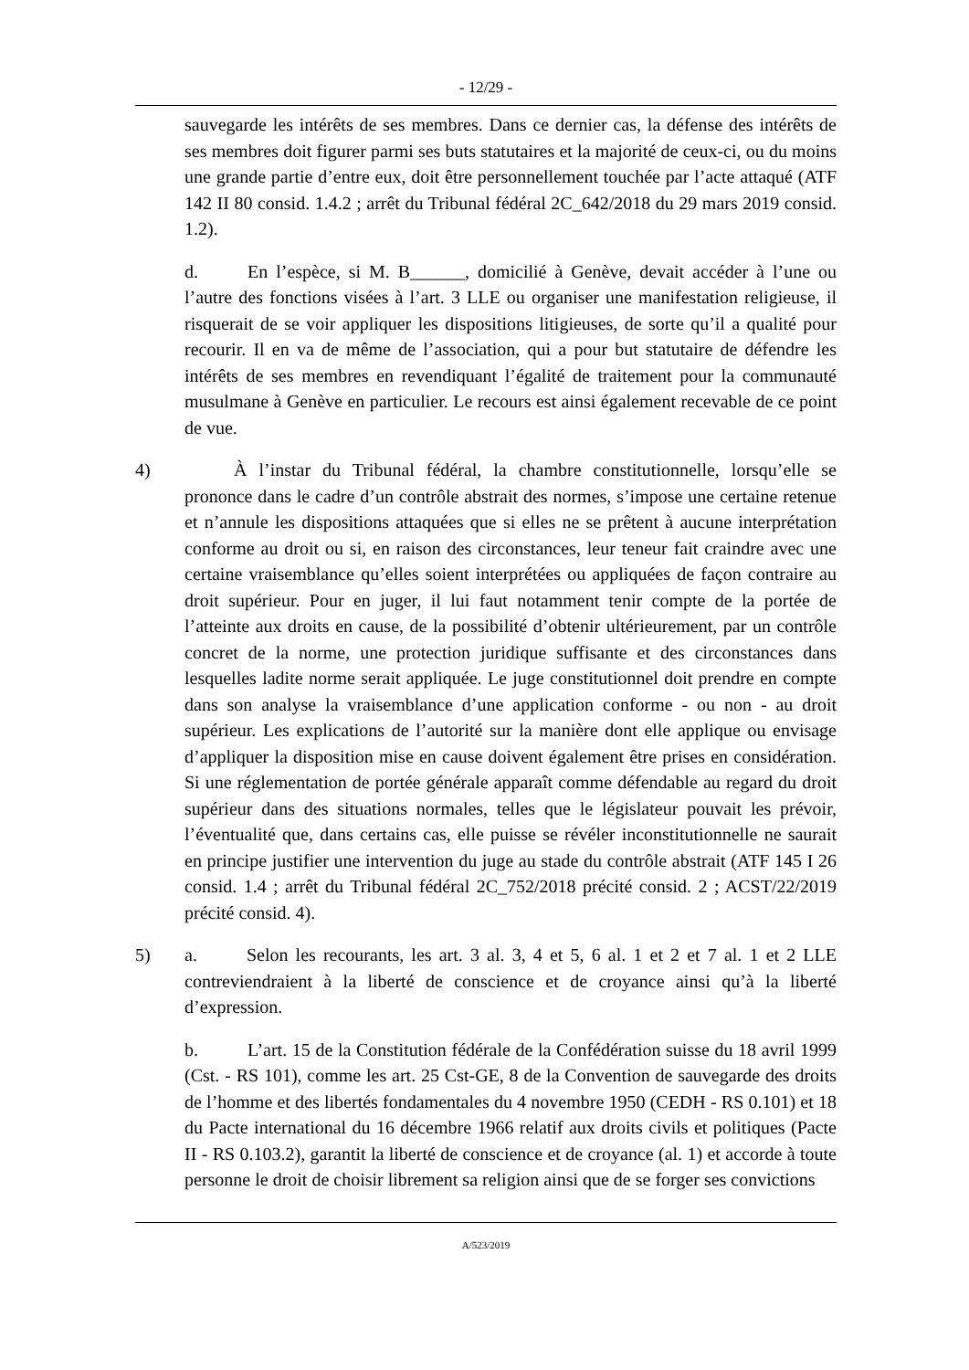- 12/29 -
sauvegarde les intérêts de ses membres. Dans ce dernier cas, la défense des intérêts de ses membres doit figurer parmi ses buts statutaires et la majorité de ceux-ci, ou du moins une grande partie d’entre eux, doit être personnellement touchée par l’acte attaqué (ATF 142 II 80 consid. 1.4.2 ; arrêt du Tribunal fédéral 2C_642/2018 du 29 mars 2019 consid. 1.2).
d. En l’espèce, si M. B______, domicilié à Genève, devait accéder à l’une ou l’autre des fonctions visées à l’art. 3 LLE ou organiser une manifestation religieuse, il risquerait de se voir appliquer les dispositions litigieuses, de sorte qu’il a qualité pour recourir. Il en va de même de l’association, qui a pour but statutaire de défendre les intérêts de ses membres en revendiquant l’égalité de traitement pour la communauté musulmane à Genève en particulier. Le recours est ainsi également recevable de ce point de vue.
4) À l’instar du Tribunal fédéral, la chambre constitutionnelle, lorsqu’elle se prononce dans le cadre d’un contrôle abstrait des normes, s’impose une certaine retenue et n’annule les dispositions attaquées que si elles ne se prêtent à aucune interprétation conforme au droit ou si, en raison des circonstances, leur teneur fait craindre avec une certaine vraisemblance qu’elles soient interprétées ou appliquées de façon contraire au droit supérieur. Pour en juger, il lui faut notamment tenir compte de la portée de l’atteinte aux droits en cause, de la possibilité d’obtenir ultérieurement, par un contrôle concret de la norme, une protection juridique suffisante et des circonstances dans lesquelles ladite norme serait appliquée. Le juge constitutionnel doit prendre en compte dans son analyse la vraisemblance d’une application conforme - ou non - au droit supérieur. Les explications de l’autorité sur la manière dont elle applique ou envisage d’appliquer la disposition mise en cause doivent également être prises en considération. Si une réglementation de portée générale apparaît comme défendable au regard du droit supérieur dans des situations normales, telles que le législateur pouvait les prévoir, l’éventualité que, dans certains cas, elle puisse se révéler inconstitutionnelle ne saurait en principe justifier une intervention du juge au stade du contrôle abstrait (ATF 145 I 26 consid. 1.4 ; arrêt du Tribunal fédéral 2C_752/2018 précité consid. 2 ; ACST/22/2019 précité consid. 4).
5) a. Selon les recourants, les art. 3 al. 3, 4 et 5, 6 al. 1 et 2 et 7 al. 1 et 2 LLE contreviendraient à la liberté de conscience et de croyance ainsi qu’à la liberté d’expression.
b. L’art. 15 de la Constitution fédérale de la Confédération suisse du 18 avril 1999 (Cst. - RS 101), comme les art. 25 Cst-GE, 8 de la Convention de sauvegarde des droits de l’homme et des libertés fondamentales du 4 novembre 1950 (CEDH - RS 0.101) et 18 du Pacte international du 16 décembre 1966 relatif aux droits civils et politiques (Pacte II - RS 0.103.2), garantit la liberté de conscience et de croyance (al. 1) et accorde à toute personne le droit de choisir librement sa religion ainsi que de se forger ses convictions
A/523/2019